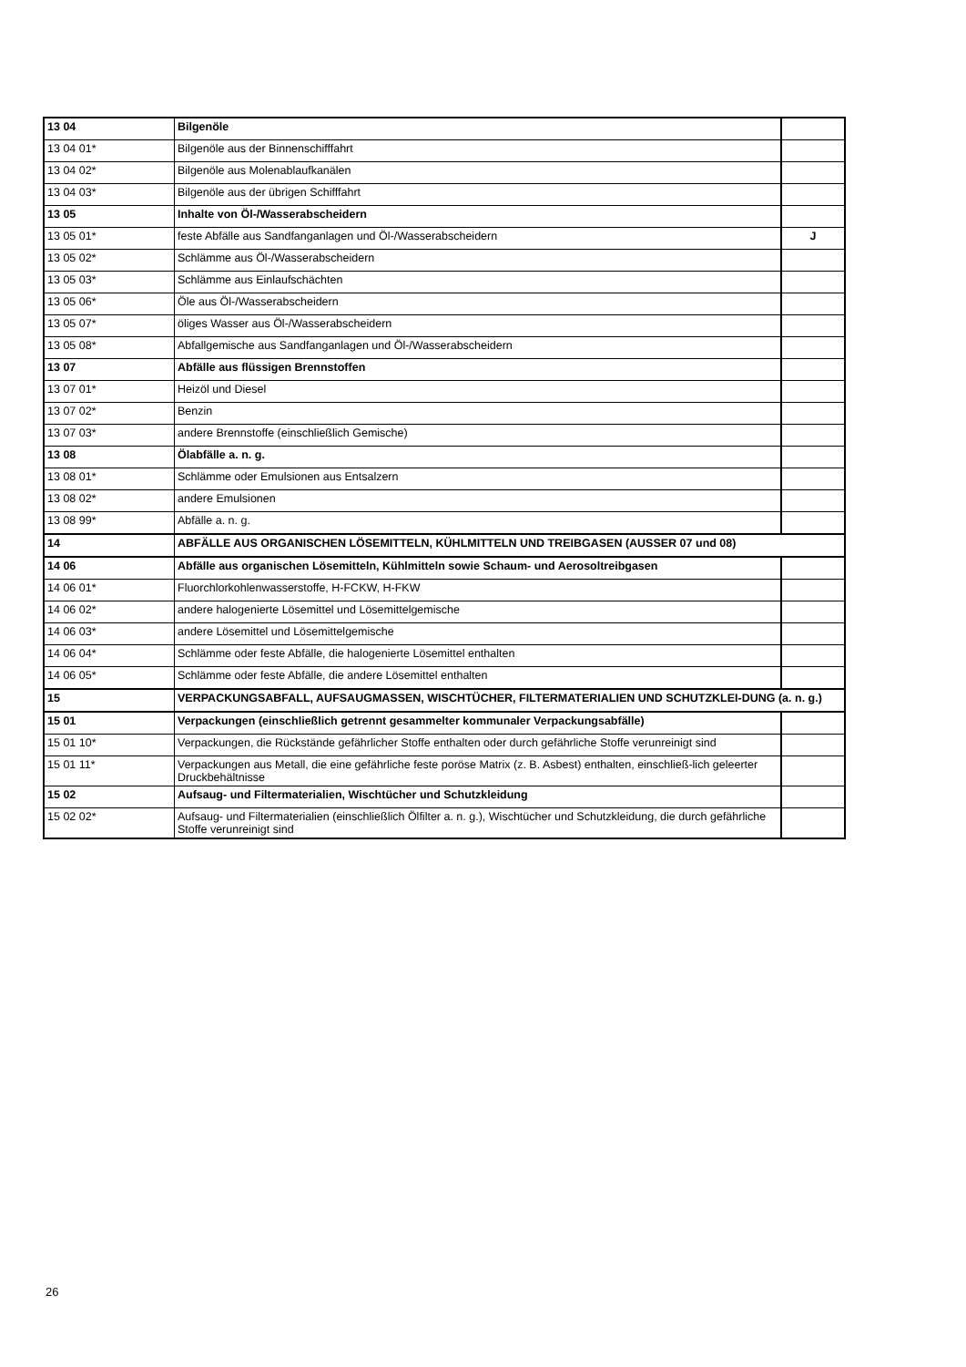| 13 04 | Bilgenöle | |
| 13 04 01* | Bilgenöle aus der Binnenschifffahrt | |
| 13 04 02* | Bilgenöle aus Molenablaufkanälen | |
| 13 04 03* | Bilgenöle aus der übrigen Schifffahrt | |
| 13 05 | Inhalte von Öl-/Wasserabscheidern | |
| 13 05 01* | feste Abfälle aus Sandfanganlagen und Öl-/Wasserabscheidern | J |
| 13 05 02* | Schlämme aus Öl-/Wasserabscheidern | |
| 13 05 03* | Schlämme aus Einlaufschächten | |
| 13 05 06* | Öle aus Öl-/Wasserabscheidern | |
| 13 05 07* | öliges Wasser aus Öl-/Wasserabscheidern | |
| 13 05 08* | Abfallgemische aus Sandfanganlagen und Öl-/Wasserabscheidern | |
| 13 07 | Abfälle aus flüssigen Brennstoffen | |
| 13 07 01* | Heizöl und Diesel | |
| 13 07 02* | Benzin | |
| 13 07 03* | andere Brennstoffe (einschließlich Gemische) | |
| 13 08 | Ölabfälle a. n. g. | |
| 13 08 01* | Schlämme oder Emulsionen aus Entsalzern | |
| 13 08 02* | andere Emulsionen | |
| 13 08 99* | Abfälle a. n. g. | |
| 14 | ABFÄLLE AUS ORGANISCHEN LÖSEMITTELN, KÜHLMITTELN UND TREIBGASEN (AUSSER 07 und 08) | |
| 14 06 | Abfälle aus organischen Lösemitteln, Kühlmitteln sowie Schaum- und Aerosoltreibgasen | |
| 14 06 01* | Fluorchlorkohlenwasserstoffe, H-FCKW, H-FKW | |
| 14 06 02* | andere halogenierte Lösemittel und Lösemittelgemische | |
| 14 06 03* | andere Lösemittel und Lösemittelgemische | |
| 14 06 04* | Schlämme oder feste Abfälle, die halogenierte Lösemittel enthalten | |
| 14 06 05* | Schlämme oder feste Abfälle, die andere Lösemittel enthalten | |
| 15 | VERPACKUNGSABFALL, AUFSAUGMASSEN, WISCHTÜCHER, FILTERMATERIALIEN UND SCHUTZKLEI-DUNG (a. n. g.) | |
| 15 01 | Verpackungen (einschließlich getrennt gesammelter kommunaler Verpackungsabfälle) | |
| 15 01 10* | Verpackungen, die Rückstände gefährlicher Stoffe enthalten oder durch gefährliche Stoffe verunreinigt sind | |
| 15 01 11* | Verpackungen aus Metall, die eine gefährliche feste poröse Matrix (z. B. Asbest) enthalten, einschließ-lich geleerter Druckbehältnisse | |
| 15 02 | Aufsaug- und Filtermaterialien, Wischtücher und Schutzkleidung | |
| 15 02 02* | Aufsaug- und Filtermaterialien (einschließlich Ölfilter a. n. g.), Wischtücher und Schutzkleidung, die durch gefährliche Stoffe verunreinigt sind | |
26